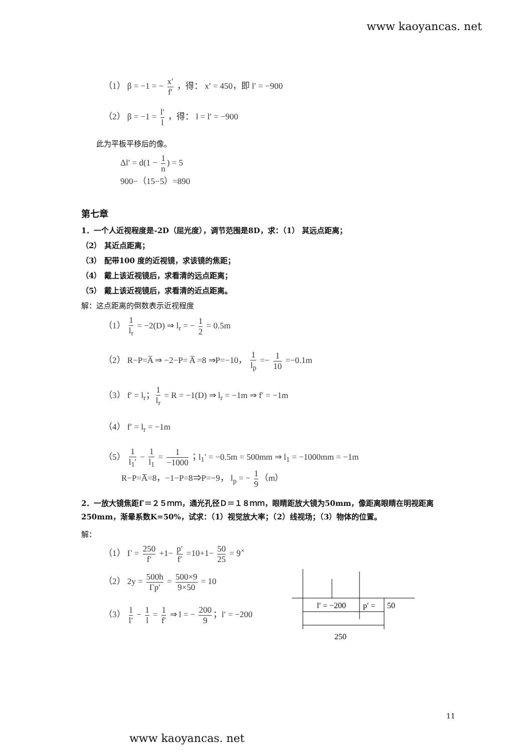www kaoyancas. net
（1） β = −1 = − x′ f′ ，得： x′ = 450，即 l′ = −900
（2） β = −1 = l′ l ，得： l = l′ = −900
此为平板平移后的像。
Δl′ = d(1 − 1 n) = 5
900−（15−5）=890
第七章
1．一个人近视程度是-2D（屈光度），调节范围是8D，求：（1） 其远点距离；
（2） 其近点距离；
（3） 配带100 度的近视镜，求该镜的焦距；
（4） 戴上该近视镜后，求看清的远点距离；
（5） 戴上该近视镜后，求看清的近点距离。
解：这点距离的倒数表示近视程度
（1） 1 l<sub>r</sub> = −2(D) ⇒ l<sub>r</sub> = − 1 2 = 0.5m
（2） R−P=A̅ ⇒ −2−P= A̅ =8 ⇒P=−10， 1 l<sub>p</sub> =− 1 10 =−0.1m
（3） f′ = l<sub>r</sub>； 1 l<sub>r</sub> = R = −1(D) ⇒ l<sub>r</sub> = −1m ⇒ f′ = −1m
（4） f′ = l<sub>r</sub> = −1m
（5） 1 l<sub>1</sub>′ − 1 l<sub>1</sub> = 1 −1000 ；l<sub>1</sub>′ = −0.5m = 500mm ⇒ l<sub>1</sub> = −1000mm = −1m
R−P=A̅=8，−1−P=8⇒P=−9， l<sub>p</sub> = − 1 9 （m）
2．一放大镜焦距f′＝２５ｍｍ，通光孔径Ｄ＝１８ｍｍ，眼睛距放大镜为50mm，像距离眼睛在明视距离250mm，渐晕系数K=50%，试求：（1）视觉放大率；（2）线视场；（3）物体的位置。
解：
（1） Γ = 250 f′ +1− p′ f′ =10+1− 50 25 = 9<sup>×</sup>
（2） 2y = 500h Γp′ = 500×9 9×50 = 10
（3） 1 l′ − 1 l = 1 f′ ⇒ l = − 200 9 ；l′ = −200
l′ = −200
p′ =
50
250
11
www kaoyancas. net